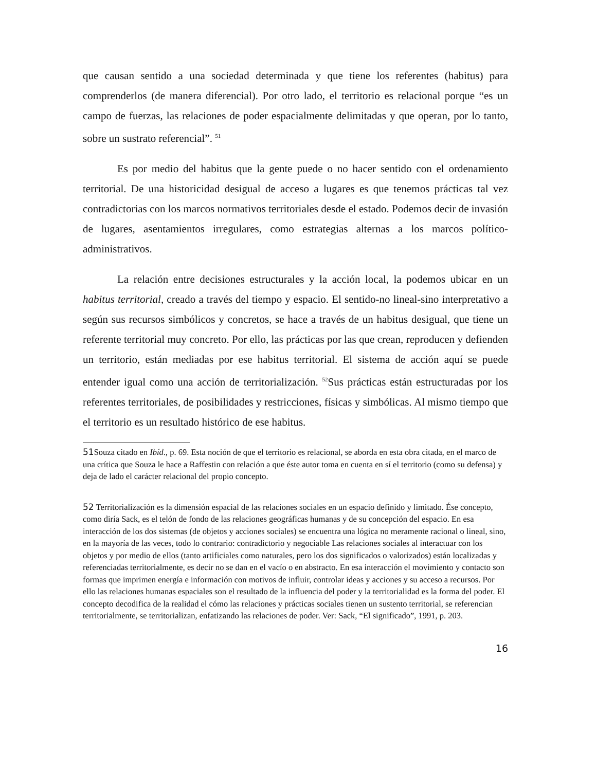que causan sentido a una sociedad determinada y que tiene los referentes (habitus) para comprenderlos (de manera diferencial). Por otro lado, el territorio es relacional porque “es un campo de fuerzas, las relaciones de poder espacialmente delimitadas y que operan, por lo tanto, sobre un sustrato referencial”. <sup>51</sup>
Es por medio del habitus que la gente puede o no hacer sentido con el ordenamiento territorial. De una historicidad desigual de acceso a lugares es que tenemos prácticas tal vez contradictorias con los marcos normativos territoriales desde el estado. Podemos decir de invasión de lugares, asentamientos irregulares, como estrategias alternas a los marcos político-administrativos.
La relación entre decisiones estructurales y la acción local, la podemos ubicar en un habitus territorial, creado a través del tiempo y espacio. El sentido-no lineal-sino interpretativo a según sus recursos simbólicos y concretos, se hace a través de un habitus desigual, que tiene un referente territorial muy concreto. Por ello, las prácticas por las que crean, reproducen y defienden un territorio, están mediadas por ese habitus territorial. El sistema de acción aquí se puede entender igual como una acción de territorialización. <sup>52</sup>Sus prácticas están estructuradas por los referentes territoriales, de posibilidades y restricciones, físicas y simbólicas. Al mismo tiempo que el territorio es un resultado histórico de ese habitus.
51 Souza citado en Ibíd., p. 69. Esta noción de que el territorio es relacional, se aborda en esta obra citada, en el marco de una crítica que Souza le hace a Raffestin con relación a que éste autor toma en cuenta en sí el territorio (como su defensa) y deja de lado el carácter relacional del propio concepto.
52 Territorialización es la dimensión espacial de las relaciones sociales en un espacio definido y limitado. Ése concepto, como diría Sack, es el telón de fondo de las relaciones geográficas humanas y de su concepción del espacio. En esa interacción de los dos sistemas (de objetos y acciones sociales) se encuentra una lógica no meramente racional o lineal, sino, en la mayoría de las veces, todo lo contrario: contradictorio y negociable Las relaciones sociales al interactuar con los objetos y por medio de ellos (tanto artificiales como naturales, pero los dos significados o valorizados) están localizadas y referenciadas territorialmente, es decir no se dan en el vacío o en abstracto. En esa interacción el movimiento y contacto son formas que imprimen energía e información con motivos de influir, controlar ideas y acciones y su acceso a recursos. Por ello las relaciones humanas espaciales son el resultado de la influencia del poder y la territorialidad es la forma del poder. El concepto decodifica de la realidad el cómo las relaciones y prácticas sociales tienen un sustento territorial, se referencian territorialmente, se territorializan, enfatizando las relaciones de poder. Ver: Sack, “El significado”, 1991, p. 203.
16